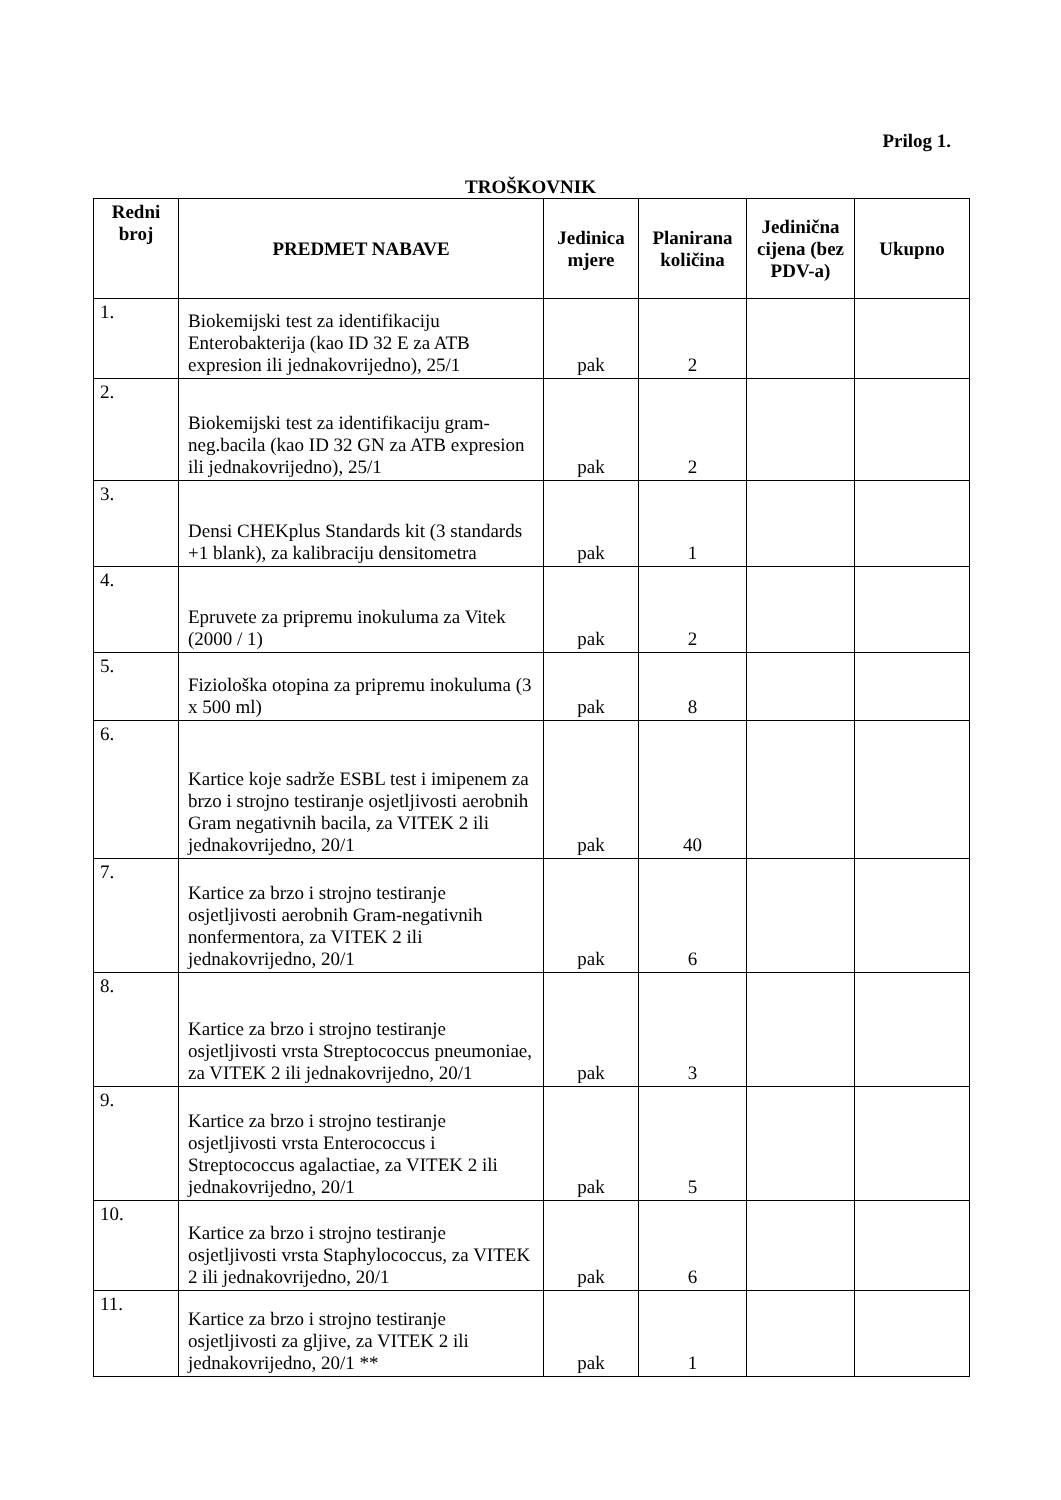Prilog 1.
TROŠKOVNIK
| Redni broj | PREDMET NABAVE | Jedinica mjere | Planirana količina | Jedinična cijena (bez PDV-a) | Ukupno |
| --- | --- | --- | --- | --- | --- |
| 1. | Biokemijski test za identifikaciju Enterobakterija (kao ID 32 E za ATB expresion ili jednakovrijedno), 25/1 | pak | 2 | | |
| 2. | Biokemijski test za identifikaciju gram-neg.bacila (kao ID 32 GN za ATB expresion ili jednakovrijedno), 25/1 | pak | 2 | | |
| 3. | Densi CHEKplus Standards kit (3 standards +1 blank), za kalibraciju densitometra | pak | 1 | | |
| 4. | Epruvete za pripremu inokuluma za Vitek (2000 / 1) | pak | 2 | | |
| 5. | Fiziološka otopina za pripremu inokuluma (3 x 500 ml) | pak | 8 | | |
| 6. | Kartice koje sadrže ESBL test i imipenem za brzo i strojno testiranje osjetljivosti aerobnih Gram negativnih bacila, za VITEK 2 ili jednakovrijedno, 20/1 | pak | 40 | | |
| 7. | Kartice za brzo i strojno testiranje osjetljivosti aerobnih Gram-negativnih nonfermentora, za VITEK 2 ili jednakovrijedno, 20/1 | pak | 6 | | |
| 8. | Kartice za brzo i strojno testiranje osjetljivosti vrsta Streptococcus pneumoniae, za VITEK 2 ili jednakovrijedno, 20/1 | pak | 3 | | |
| 9. | Kartice za brzo i strojno testiranje osjetljivosti vrsta Enterococcus i Streptococcus agalactiae, za VITEK 2 ili jednakovrijedno, 20/1 | pak | 5 | | |
| 10. | Kartice za brzo i strojno testiranje osjetljivosti vrsta Staphylococcus, za VITEK 2 ili jednakovrijedno, 20/1 | pak | 6 | | |
| 11. | Kartice za brzo i strojno testiranje osjetljivosti za gljive, za VITEK 2 ili jednakovrijedno, 20/1 ** | pak | 1 | | |